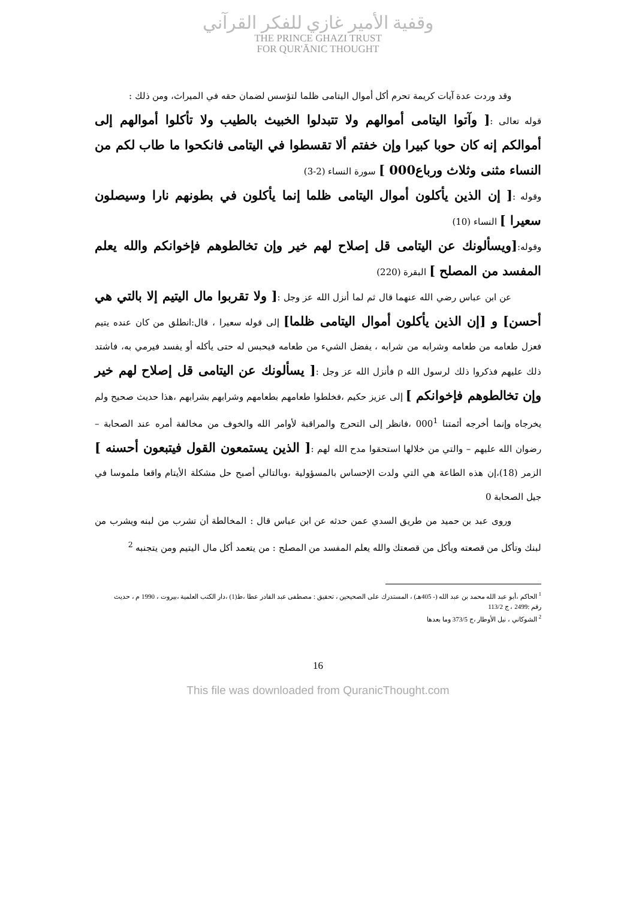وقفية الأمير غازي للفكر القرآني
THE PRINCE GHAZI TRUST
FOR QUR'ĀNIC THOUGHT
وقد وردت عدة آيات كريمة تحرم أكل أموال اليتامى ظلما لتؤسس لضمان حقه في الميراث، ومن ذلك :
قوله تعالى :[ وآتوا اليتامى أموالهم ولا تتبدلوا الخبيث بالطيب ولا تأكلوا أموالهم إلى أموالكم إنه كان حوبا كبيرا وإن خفتم ألا تقسطوا في اليتامى فانكحوا ما طاب لكم من النساء مثنى وثلاث ورباع000 ] سورة النساء (2-3)
وقوله :[ إن الذين يأكلون أموال اليتامى ظلما إنما يأكلون في بطونهم نارا وسيصلون سعيرا ] النساء (10)
وقوله:[ويسألونك عن اليتامى قل إصلاح لهم خير وإن تخالطوهم فإخوانكم والله يعلم المفسد من المصلح ] البقرة (220)
عن ابن عباس رضي الله عنهما قال ثم لما أنزل الله عز وجل :[ ولا تقربوا مال اليتيم إلا بالتي هي أحسن] و [إن الذين يأكلون أموال اليتامى ظلما] إلى قوله سعيرا ، قال:انطلق من كان عنده يتيم فعزل طعامه من طعامه وشرابه من شرابه ، يفضل الشيء من طعامه فيحبس له حتى يأكله أو يفسد فيرمي به، فاشتد ذلك عليهم فذكروا ذلك لرسول الله ρ فأنزل الله عز وجل :[ يسألونك عن اليتامى قل إصلاح لهم خير وإن تخالطوهم فإخوانكم ] إلى عزيز حكيم ،فخلطوا طعامهم بطعامهم وشرابهم بشرابهم ،هذا حديث صحيح ولم يخرجاه وإنما أخرجه أئمتنا 000<sup>1</sup> ،فانظر إلى التحرج والمراقبة لأوامر الله والخوف من مخالفة أمره عند الصحابة – رضوان الله عليهم – والتي من خلالها استحقوا مدح الله لهم :[ الذين يستمعون القول فيتبعون أحسنه ] الزمر (18)،إن هذه الطاعة هي التي ولدت الإحساس بالمسؤولية ،وبالتالي أصبح حل مشكلة الأيتام واقعا ملموسا في جيل الصحابة 0
وروى عبد بن حميد من طريق السدي عمن حدثه عن ابن عباس قال : المخالطة أن تشرب من لبنه ويشرب من لبنك وتأكل من قصعته ويأكل من قصعتك والله يعلم المفسد من المصلح : من يتعمد أكل مال اليتيم ومن يتجنبه <sup>2</sup>
<sup>1</sup> الحاكم ،أبو عبد الله محمد بن عبد الله (- 405هـ) ، المستدرك على الصحيحين ، تحقيق : مصطفى عبد القادر عطا ،ط(1) ،دار الكتب العلمية ،بيروت ، 1990 م ، حديث رقم :2499 ، ج 113/2
<sup>2</sup> الشوكاني ، نيل الأوطار ،ج 373/5 وما بعدها
16
This file was downloaded from QuranicThought.com